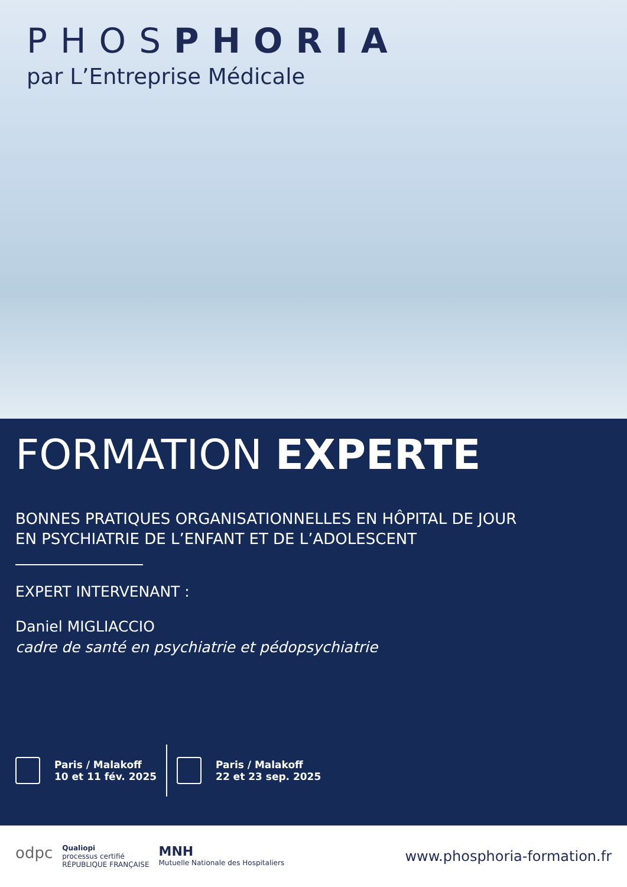PHOSPHORIA
par L’Entreprise Médicale
FORMATION EXPERTE
BONNES PRATIQUES ORGANISATIONNELLES EN HÔPITAL DE JOUR
EN PSYCHIATRIE DE L’ENFANT ET DE L’ADOLESCENT
EXPERT INTERVENANT :
Daniel MIGLIACCIO
cadre de santé en psychiatrie et pédopsychiatrie
Paris / Malakoff
10 et 11 fév. 2025
Paris / Malakoff
22 et 23 sep. 2025
odpc Qualiopi
processus certifié
RÉPUBLIQUE FRANÇAISE MNH
Mutuelle Nationale des Hospitaliers
www.phosphoria-formation.fr